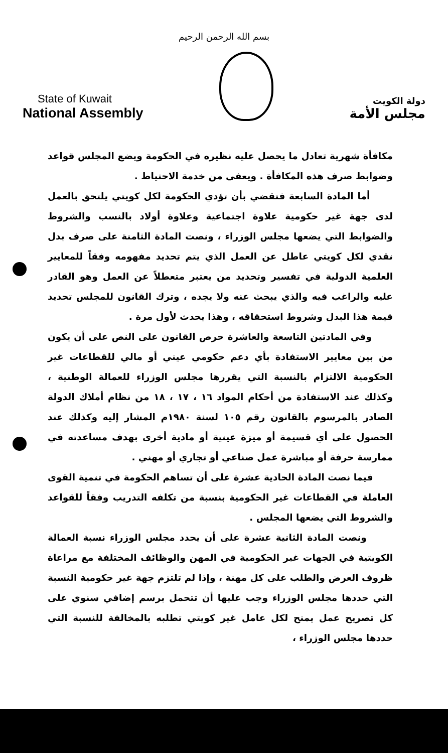بسم الله الرحمن الرحيم
State of Kuwait
National Assembly
دولة الكويت
مجلس الأمة
مكافأة شهرية تعادل ما يحصل عليه نظيره في الحكومة ويضع المجلس قواعد وضوابط صرف هذه المكافأة . ويعفى من خدمة الاحتياط .
أما المادة السابعة فتقضي بأن تؤدي الحكومة لكل كويتي يلتحق بالعمل لدى جهة غير حكومية علاوة اجتماعية وعلاوة أولاد بالنسب والشروط والضوابط التي يضعها مجلس الوزراء ، ونصت المادة الثامنة على صرف بدل نقدي لكل كويتي عاطل عن العمل الذي يتم تحديد مفهومه وفقاً للمعايير العلمية الدولية في تفسير وتحديد من يعتبر متعطلاً عن العمل وهو القادر عليه والراغب فيه والذي يبحث عنه ولا يجده ، وترك القانون للمجلس تحديد قيمة هذا البدل وشروط استحقاقه ، وهذا يحدث لأول مرة .
وفي المادتين التاسعة والعاشرة حرص القانون على النص على أن يكون من بين معايير الاستفادة بأي دعم حكومي عيني أو مالي للقطاعات غير الحكومية الالتزام بالنسبة التي يقررها مجلس الوزراء للعمالة الوطنية ، وكذلك عند الاستفادة من أحكام المواد ١٦ ، ١٧ ، ١٨ من نظام أملاك الدولة الصادر بالمرسوم بالقانون رقم ١٠٥ لسنة ١٩٨٠م المشار إليه وكذلك عند الحصول على أي قسيمة أو ميزة عينية أو مادية أخرى بهدف مساعدته في ممارسة حرفة أو مباشرة عمل صناعي أو تجاري أو مهني .
فيما نصت المادة الحادية عشرة على أن تساهم الحكومة في تنمية القوى العاملة في القطاعات غير الحكومية بنسبة من تكلفه التدريب وفقاً للقواعد والشروط التي يضعها المجلس .
ونصت المادة الثانية عشرة على أن يحدد مجلس الوزراء نسبة العمالة الكويتية في الجهات غير الحكومية في المهن والوظائف المختلفة مع مراعاة ظروف العرض والطلب على كل مهنة ، وإذا لم تلتزم جهة غير حكومية النسبة التي حددها مجلس الوزراء وجب عليها أن تتحمل برسم إضافي سنوي على كل تصريح عمل يمنح لكل عامل غير كويتي تطلبه بالمخالفة للنسبة التي حددها مجلس الوزراء ،